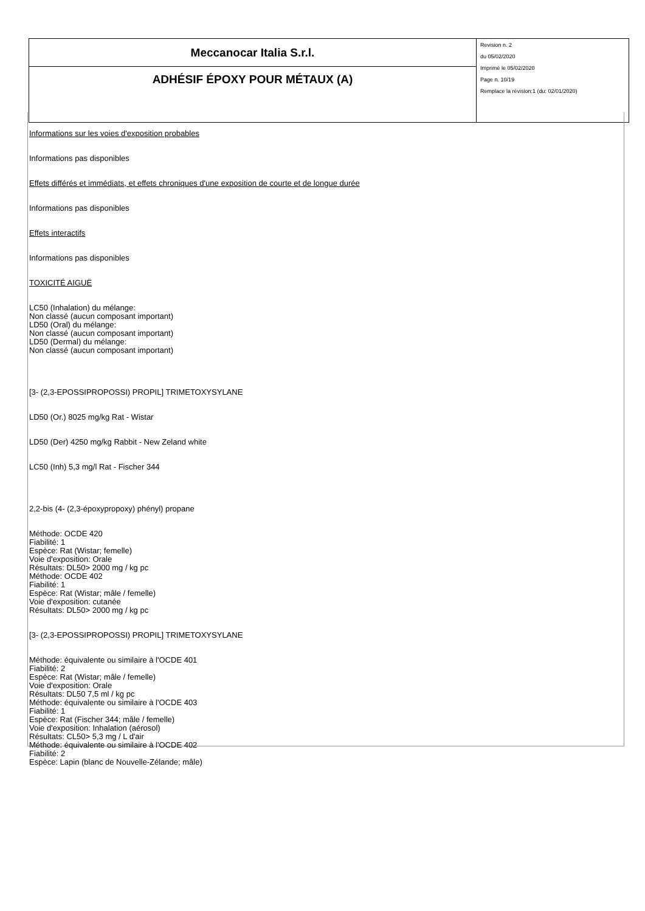| Meccanocar Italia S.r.l. | Revision n. 2 du 05/02/2020 Imprimè le 05/02/2020 Page n. 10/19 Remplace la révision:1 (du: 02/01/2020) |
| ADHÉSIF ÉPOXY POUR MÉTAUX (A) | |
Informations sur les voies d'exposition probables
Informations pas disponibles
Effets différés et immédiats, et effets chroniques d'une exposition de courte et de longue durée
Informations pas disponibles
Effets interactifs
Informations pas disponibles
TOXICITÉ AIGUË
LC50 (Inhalation) du mélange:
Non classé (aucun composant important)
LD50 (Oral) du mélange:
Non classé (aucun composant important)
LD50 (Dermal) du mélange:
Non classé (aucun composant important)
[3- (2,3-EPOSSIPROPOSSI) PROPIL] TRIMETOXYSYLANE
LD50 (Or.) 8025 mg/kg Rat - Wistar
LD50 (Der) 4250 mg/kg Rabbit - New Zeland white
LC50 (Inh) 5,3 mg/l Rat - Fischer 344
2,2-bis (4- (2,3-époxypropoxy) phényl) propane
Méthode: OCDE 420
Fiabilité: 1
Espèce: Rat (Wistar; femelle)
Voie d'exposition: Orale
Résultats: DL50> 2000 mg / kg pc
Méthode: OCDE 402
Fiabilité: 1
Espèce: Rat (Wistar; mâle / femelle)
Voie d'exposition: cutanée
Résultats: DL50> 2000 mg / kg pc
[3- (2,3-EPOSSIPROPOSSI) PROPIL] TRIMETOXYSYLANE
Méthode: équivalente ou similaire à l'OCDE 401
Fiabilité: 2
Espèce: Rat (Wistar; mâle / femelle)
Voie d'exposition: Orale
Résultats: DL50 7,5 ml / kg pc
Méthode: équivalente ou similaire à l'OCDE 403
Fiabilité: 1
Espèce: Rat (Fischer 344; mâle / femelle)
Voie d'exposition: Inhalation (aérosol)
Résultats: CL50> 5,3 mg / L d'air
Méthode: équivalente ou similaire à l'OCDE 402
Fiabilité: 2
Espèce: Lapin (blanc de Nouvelle-Zélande; mâle)